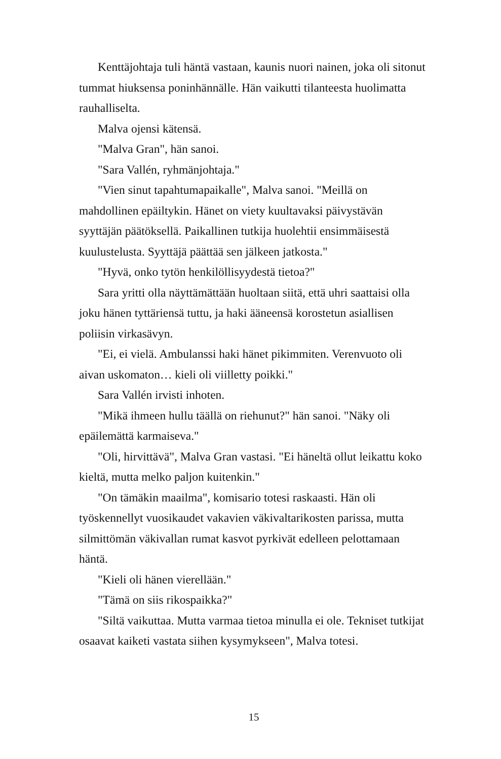Kenttäjohtaja tuli häntä vastaan, kaunis nuori nainen, joka oli sitonut tummat hiuksensa poninhännälle. Hän vaikutti tilanteesta huolimatta rauhalliselta.
Malva ojensi kätensä.
"Malva Gran", hän sanoi.
"Sara Vallén, ryhmänjohtaja."
"Vien sinut tapahtumapaikalle", Malva sanoi. "Meillä on mahdollinen epäiltykin. Hänet on viety kuultavaksi päivystävän syyttäjän päätöksellä. Paikallinen tutkija huolehtii ensimmäisestä kuulustelusta. Syyttäjä päättää sen jälkeen jatkosta."
"Hyvä, onko tytön henkilöllisyydestä tietoa?"
Sara yritti olla näyttämättään huoltaan siitä, että uhri saattaisi olla joku hänen tyttäriensä tuttu, ja haki ääneensä korostetun asiallisen poliisin virkasävyn.
"Ei, ei vielä. Ambulanssi haki hänet pikimmiten. Verenvuoto oli aivan uskomaton… kieli oli viilletty poikki."
Sara Vallén irvisti inhoten.
"Mikä ihmeen hullu täällä on riehunut?" hän sanoi. "Näky oli epäilemättä karmaiseva."
"Oli, hirvittävä", Malva Gran vastasi. "Ei häneltä ollut leikattu koko kieltä, mutta melko paljon kuitenkin."
"On tämäkin maailma", komisario totesi raskaasti. Hän oli työskennellyt vuosikaudet vakavien väkivaltarikosten parissa, mutta silmittömän väkivallan rumat kasvot pyrkivät edelleen pelottamaan häntä.
"Kieli oli hänen vierellään."
"Tämä on siis rikospaikka?"
"Siltä vaikuttaa. Mutta varmaa tietoa minulla ei ole. Tekniset tutkijat osaavat kaiketi vastata siihen kysymykseen", Malva totesi.
15